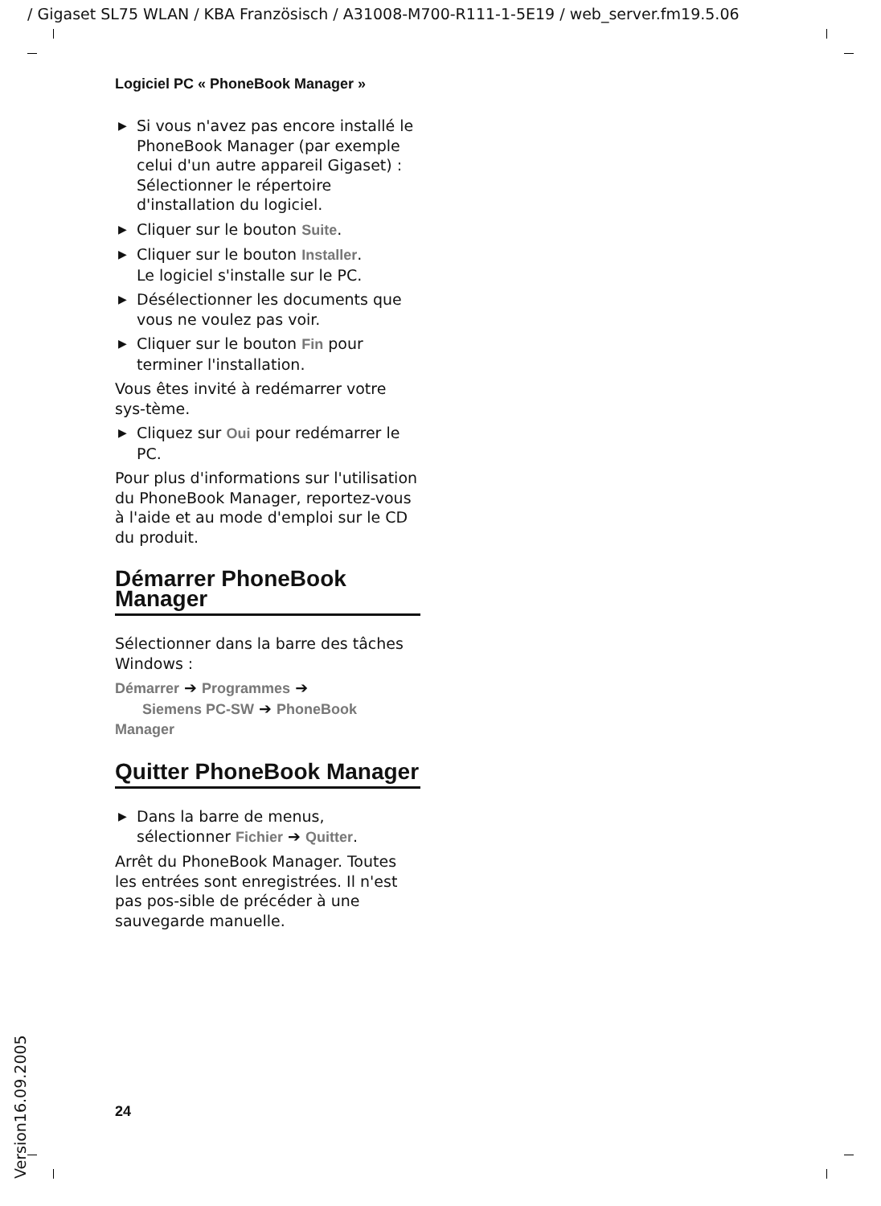/ Gigaset SL75 WLAN / KBA Französisch / A31008-M700-R111-1-5E19 / web_server.fm19.5.06
Logiciel PC « PhoneBook Manager »
▶ Si vous n'avez pas encore installé le PhoneBook Manager (par exemple celui d'un autre appareil Gigaset) :
Sélectionner le répertoire d'installation du logiciel.
▶ Cliquer sur le bouton Suite.
▶ Cliquer sur le bouton Installer.
Le logiciel s'installe sur le PC.
▶ Désélectionner les documents que vous ne voulez pas voir.
▶ Cliquer sur le bouton Fin pour terminer l'installation.
Vous êtes invité à redémarrer votre sys-tème.
▶ Cliquez sur Oui pour redémarrer le PC.
Pour plus d'informations sur l'utilisation du PhoneBook Manager, reportez-vous à l'aide et au mode d'emploi sur le CD du produit.
Démarrer PhoneBook Manager
Sélectionner dans la barre des tâches Windows :
Démarrer ➔ Programmes ➔
Siemens PC-SW ➔ PhoneBook Manager
Quitter PhoneBook Manager
▶ Dans la barre de menus, sélectionner Fichier ➔ Quitter.
Arrêt du PhoneBook Manager. Toutes les entrées sont enregistrées. Il n'est pas pos-sible de précéder à une sauvegarde manuelle.
24
Version16.09.2005